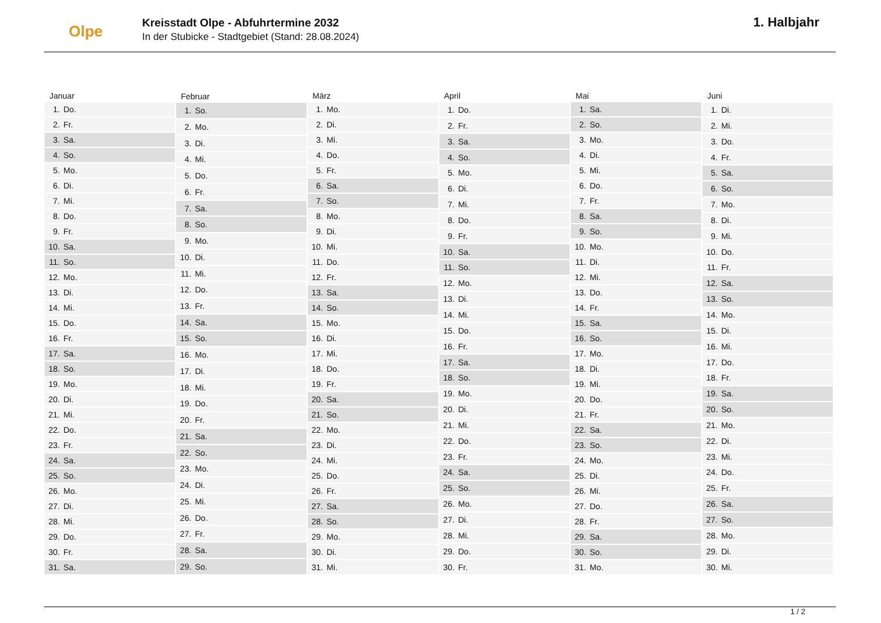Olpe
Kreisstadt Olpe - Abfuhrtermine 2032
In der Stubicke - Stadtgebiet (Stand: 28.08.2024)
1. Halbjahr
| Januar | |
| --- | --- |
| 1. | Do. |
| 2. | Fr. |
| 3. | Sa. |
| 4. | So. |
| 5. | Mo. |
| 6. | Di. |
| 7. | Mi. |
| 8. | Do. |
| 9. | Fr. |
| 10. | Sa. |
| 11. | So. |
| 12. | Mo. |
| 13. | Di. |
| 14. | Mi. |
| 15. | Do. |
| 16. | Fr. |
| 17. | Sa. |
| 18. | So. |
| 19. | Mo. |
| 20. | Di. |
| 21. | Mi. |
| 22. | Do. |
| 23. | Fr. |
| 24. | Sa. |
| 25. | So. |
| 26. | Mo. |
| 27. | Di. |
| 28. | Mi. |
| 29. | Do. |
| 30. | Fr. |
| 31. | Sa. |
| Februar | |
| --- | --- |
| 1. | So. |
| 2. | Mo. |
| 3. | Di. |
| 4. | Mi. |
| 5. | Do. |
| 6. | Fr. |
| 7. | Sa. |
| 8. | So. |
| 9. | Mo. |
| 10. | Di. |
| 11. | Mi. |
| 12. | Do. |
| 13. | Fr. |
| 14. | Sa. |
| 15. | So. |
| 16. | Mo. |
| 17. | Di. |
| 18. | Mi. |
| 19. | Do. |
| 20. | Fr. |
| 21. | Sa. |
| 22. | So. |
| 23. | Mo. |
| 24. | Di. |
| 25. | Mi. |
| 26. | Do. |
| 27. | Fr. |
| 28. | Sa. |
| 29. | So. |
| März | |
| --- | --- |
| 1. | Mo. |
| 2. | Di. |
| 3. | Mi. |
| 4. | Do. |
| 5. | Fr. |
| 6. | Sa. |
| 7. | So. |
| 8. | Mo. |
| 9. | Di. |
| 10. | Mi. |
| 11. | Do. |
| 12. | Fr. |
| 13. | Sa. |
| 14. | So. |
| 15. | Mo. |
| 16. | Di. |
| 17. | Mi. |
| 18. | Do. |
| 19. | Fr. |
| 20. | Sa. |
| 21. | So. |
| 22. | Mo. |
| 23. | Di. |
| 24. | Mi. |
| 25. | Do. |
| 26. | Fr. |
| 27. | Sa. |
| 28. | So. |
| 29. | Mo. |
| 30. | Di. |
| 31. | Mi. |
| April | |
| --- | --- |
| 1. | Do. |
| 2. | Fr. |
| 3. | Sa. |
| 4. | So. |
| 5. | Mo. |
| 6. | Di. |
| 7. | Mi. |
| 8. | Do. |
| 9. | Fr. |
| 10. | Sa. |
| 11. | So. |
| 12. | Mo. |
| 13. | Di. |
| 14. | Mi. |
| 15. | Do. |
| 16. | Fr. |
| 17. | Sa. |
| 18. | So. |
| 19. | Mo. |
| 20. | Di. |
| 21. | Mi. |
| 22. | Do. |
| 23. | Fr. |
| 24. | Sa. |
| 25. | So. |
| 26. | Mo. |
| 27. | Di. |
| 28. | Mi. |
| 29. | Do. |
| 30. | Fr. |
| Mai | |
| --- | --- |
| 1. | Sa. |
| 2. | So. |
| 3. | Mo. |
| 4. | Di. |
| 5. | Mi. |
| 6. | Do. |
| 7. | Fr. |
| 8. | Sa. |
| 9. | So. |
| 10. | Mo. |
| 11. | Di. |
| 12. | Mi. |
| 13. | Do. |
| 14. | Fr. |
| 15. | Sa. |
| 16. | So. |
| 17. | Mo. |
| 18. | Di. |
| 19. | Mi. |
| 20. | Do. |
| 21. | Fr. |
| 22. | Sa. |
| 23. | So. |
| 24. | Mo. |
| 25. | Di. |
| 26. | Mi. |
| 27. | Do. |
| 28. | Fr. |
| 29. | Sa. |
| 30. | So. |
| 31. | Mo. |
| Juni | |
| --- | --- |
| 1. | Di. |
| 2. | Mi. |
| 3. | Do. |
| 4. | Fr. |
| 5. | Sa. |
| 6. | So. |
| 7. | Mo. |
| 8. | Di. |
| 9. | Mi. |
| 10. | Do. |
| 11. | Fr. |
| 12. | Sa. |
| 13. | So. |
| 14. | Mo. |
| 15. | Di. |
| 16. | Mi. |
| 17. | Do. |
| 18. | Fr. |
| 19. | Sa. |
| 20. | So. |
| 21. | Mo. |
| 22. | Di. |
| 23. | Mi. |
| 24. | Do. |
| 25. | Fr. |
| 26. | Sa. |
| 27. | So. |
| 28. | Mo. |
| 29. | Di. |
| 30. | Mi. |
1 / 2